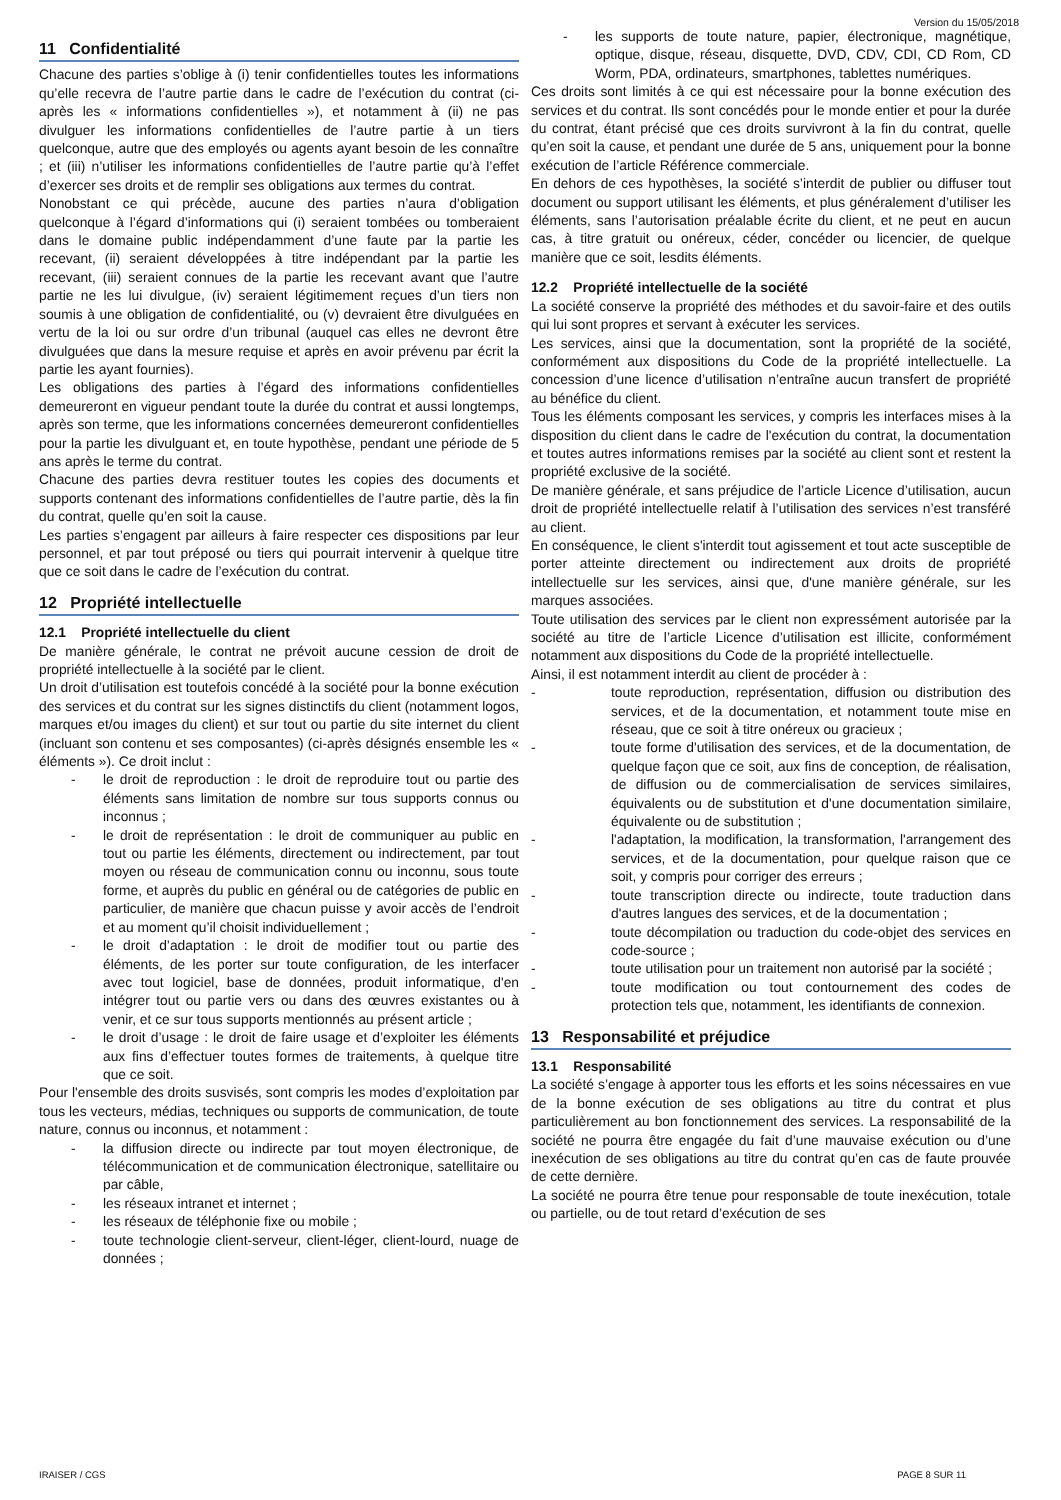Version du 15/05/2018
11 Confidentialité
Chacune des parties s’oblige à (i) tenir confidentielles toutes les informations qu’elle recevra de l’autre partie dans le cadre de l’exécution du contrat (ci-après les « informations confidentielles »), et notamment à (ii) ne pas divulguer les informations confidentielles de l’autre partie à un tiers quelconque, autre que des employés ou agents ayant besoin de les connaître ; et (iii) n’utiliser les informations confidentielles de l’autre partie qu’à l’effet d’exercer ses droits et de remplir ses obligations aux termes du contrat.
Nonobstant ce qui précède, aucune des parties n’aura d’obligation quelconque à l’égard d’informations qui (i) seraient tombées ou tomberaient dans le domaine public indépendamment d’une faute par la partie les recevant, (ii) seraient développées à titre indépendant par la partie les recevant, (iii) seraient connues de la partie les recevant avant que l’autre partie ne les lui divulgue, (iv) seraient légitimement reçues d’un tiers non soumis à une obligation de confidentialité, ou (v) devraient être divulguées en vertu de la loi ou sur ordre d’un tribunal (auquel cas elles ne devront être divulguées que dans la mesure requise et après en avoir prévenu par écrit la partie les ayant fournies).
Les obligations des parties à l’égard des informations confidentielles demeureront en vigueur pendant toute la durée du contrat et aussi longtemps, après son terme, que les informations concernées demeureront confidentielles pour la partie les divulguant et, en toute hypothèse, pendant une période de 5 ans après le terme du contrat.
Chacune des parties devra restituer toutes les copies des documents et supports contenant des informations confidentielles de l’autre partie, dès la fin du contrat, quelle qu’en soit la cause.
Les parties s’engagent par ailleurs à faire respecter ces dispositions par leur personnel, et par tout préposé ou tiers qui pourrait intervenir à quelque titre que ce soit dans le cadre de l’exécution du contrat.
12 Propriété intellectuelle
12.1 Propriété intellectuelle du client
De manière générale, le contrat ne prévoit aucune cession de droit de propriété intellectuelle à la société par le client.
Un droit d’utilisation est toutefois concédé à la société pour la bonne exécution des services et du contrat sur les signes distinctifs du client (notamment logos, marques et/ou images du client) et sur tout ou partie du site internet du client (incluant son contenu et ses composantes) (ci-après désignés ensemble les « éléments »). Ce droit inclut :
- le droit de reproduction : le droit de reproduire tout ou partie des éléments sans limitation de nombre sur tous supports connus ou inconnus ;
- le droit de représentation : le droit de communiquer au public en tout ou partie les éléments, directement ou indirectement, par tout moyen ou réseau de communication connu ou inconnu, sous toute forme, et auprès du public en général ou de catégories de public en particulier, de manière que chacun puisse y avoir accès de l’endroit et au moment qu’il choisit individuellement ;
- le droit d’adaptation : le droit de modifier tout ou partie des éléments, de les porter sur toute configuration, de les interfacer avec tout logiciel, base de données, produit informatique, d'en intégrer tout ou partie vers ou dans des œuvres existantes ou à venir, et ce sur tous supports mentionnés au présent article ;
- le droit d’usage : le droit de faire usage et d’exploiter les éléments aux fins d’effectuer toutes formes de traitements, à quelque titre que ce soit.
Pour l'ensemble des droits susvisés, sont compris les modes d’exploitation par tous les vecteurs, médias, techniques ou supports de communication, de toute nature, connus ou inconnus, et notamment :
- la diffusion directe ou indirecte par tout moyen électronique, de télécommunication et de communication électronique, satellitaire ou par câble,
- les réseaux intranet et internet ;
- les réseaux de téléphonie fixe ou mobile ;
- toute technologie client-serveur, client-léger, client-lourd, nuage de données ;
- les supports de toute nature, papier, électronique, magnétique, optique, disque, réseau, disquette, DVD, CDV, CDI, CD Rom, CD Worm, PDA, ordinateurs, smartphones, tablettes numériques.
Ces droits sont limités à ce qui est nécessaire pour la bonne exécution des services et du contrat. Ils sont concédés pour le monde entier et pour la durée du contrat, étant précisé que ces droits survivront à la fin du contrat, quelle qu’en soit la cause, et pendant une durée de 5 ans, uniquement pour la bonne exécution de l’article Référence commerciale.
En dehors de ces hypothèses, la société s’interdit de publier ou diffuser tout document ou support utilisant les éléments, et plus généralement d’utiliser les éléments, sans l’autorisation préalable écrite du client, et ne peut en aucun cas, à titre gratuit ou onéreux, céder, concéder ou licencier, de quelque manière que ce soit, lesdits éléments.
12.2 Propriété intellectuelle de la société
La société conserve la propriété des méthodes et du savoir-faire et des outils qui lui sont propres et servant à exécuter les services.
Les services, ainsi que la documentation, sont la propriété de la société, conformément aux dispositions du Code de la propriété intellectuelle. La concession d’une licence d’utilisation n’entraîne aucun transfert de propriété au bénéfice du client.
Tous les éléments composant les services, y compris les interfaces mises à la disposition du client dans le cadre de l'exécution du contrat, la documentation et toutes autres informations remises par la société au client sont et restent la propriété exclusive de la société.
De manière générale, et sans préjudice de l’article Licence d’utilisation, aucun droit de propriété intellectuelle relatif à l’utilisation des services n’est transféré au client.
En conséquence, le client s'interdit tout agissement et tout acte susceptible de porter atteinte directement ou indirectement aux droits de propriété intellectuelle sur les services, ainsi que, d'une manière générale, sur les marques associées.
Toute utilisation des services par le client non expressément autorisée par la société au titre de l’article Licence d’utilisation est illicite, conformément notamment aux dispositions du Code de la propriété intellectuelle.
Ainsi, il est notamment interdit au client de procéder à :
- toute reproduction, représentation, diffusion ou distribution des services, et de la documentation, et notamment toute mise en réseau, que ce soit à titre onéreux ou gracieux ;
- toute forme d'utilisation des services, et de la documentation, de quelque façon que ce soit, aux fins de conception, de réalisation, de diffusion ou de commercialisation de services similaires, équivalents ou de substitution et d'une documentation similaire, équivalente ou de substitution ;
- l'adaptation, la modification, la transformation, l'arrangement des services, et de la documentation, pour quelque raison que ce soit, y compris pour corriger des erreurs ;
- toute transcription directe ou indirecte, toute traduction dans d'autres langues des services, et de la documentation ;
- toute décompilation ou traduction du code-objet des services en code-source ;
- toute utilisation pour un traitement non autorisé par la société ;
- toute modification ou tout contournement des codes de protection tels que, notamment, les identifiants de connexion.
13 Responsabilité et préjudice
13.1 Responsabilité
La société s’engage à apporter tous les efforts et les soins nécessaires en vue de la bonne exécution de ses obligations au titre du contrat et plus particulièrement au bon fonctionnement des services. La responsabilité de la société ne pourra être engagée du fait d’une mauvaise exécution ou d’une inexécution de ses obligations au titre du contrat qu’en cas de faute prouvée de cette dernière.
La société ne pourra être tenue pour responsable de toute inexécution, totale ou partielle, ou de tout retard d’exécution de ses
IRAISER / CGS PAGE 8 SUR 11